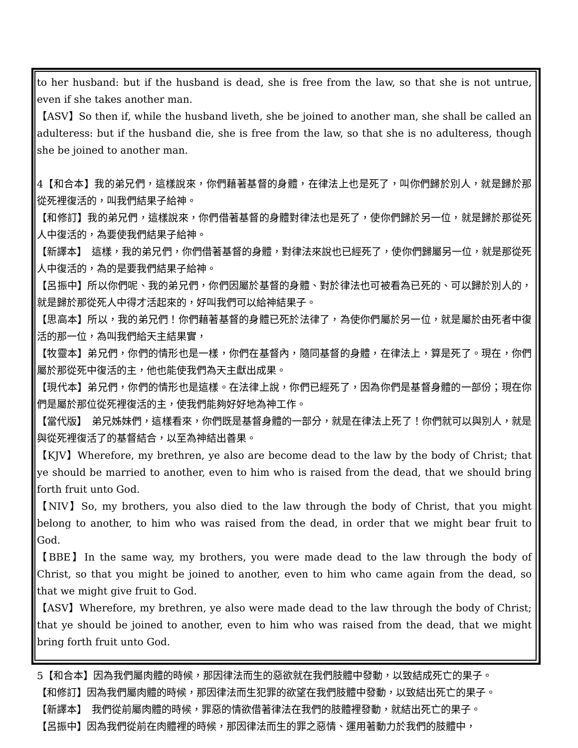to her husband: but if the husband is dead, she is free from the law, so that she is not untrue, even if she takes another man.
【ASV】So then if, while the husband liveth, she be joined to another man, she shall be called an adulteress: but if the husband die, she is free from the law, so that she is no adulteress, though she be joined to another man.
4【和合本】我的弟兄們，這樣說來，你們藉著基督的身體，在律法上也是死了，叫你們歸於別人，就是歸於那從死裡復活的，叫我們結果子給神。
【和修訂】我的弟兄們，這樣說來，你們借著基督的身體對律法也是死了，使你們歸於另一位，就是歸於那從死人中復活的，為要使我們結果子給神。
【新譯本】　這樣，我的弟兄們，你們借著基督的身體，對律法來說也已經死了，使你們歸屬另一位，就是那從死人中復活的，為的是要我們結果子給神。
【呂振中】所以你們呢、我的弟兄們，你們因屬於基督的身體、對於律法也可被看為已死的、可以歸於別人的，就是歸於那從死人中得才活起來的，好叫我們可以給神結果子。
【思高本】所以，我的弟兄們！你們藉著基督的身體已死於法律了，為使你們屬於另一位，就是屬於由死者中復活的那一位，為叫我們給天主結果實，
【牧靈本】弟兄們，你們的情形也是一樣，你們在基督內，隨同基督的身體，在律法上，算是死了。現在，你們屬於那從死中復活的主，他也能使我們為天主獻出成果。
【現代本】弟兄們，你們的情形也是這樣。在法律上說，你們已經死了，因為你們是基督身體的一部份；現在你們是屬於那位從死裡復活的主，使我們能夠好好地為神工作。
【當代版】　弟兄姊妹們，這樣看來，你們既是基督身體的一部分，就是在律法上死了！你們就可以與別人，就是與從死裡復活了的基督結合，以至為神結出善果。
【KJV】Wherefore, my brethren, ye also are become dead to the law by the body of Christ; that ye should be married to another, even to him who is raised from the dead, that we should bring forth fruit unto God.
【NIV】So, my brothers, you also died to the law through the body of Christ, that you might belong to another, to him who was raised from the dead, in order that we might bear fruit to God.
【BBE】In the same way, my brothers, you were made dead to the law through the body of Christ, so that you might be joined to another, even to him who came again from the dead, so that we might give fruit to God.
【ASV】Wherefore, my brethren, ye also were made dead to the law through the body of Christ; that ye should be joined to another, even to him who was raised from the dead, that we might bring forth fruit unto God.
5【和合本】因為我們屬肉體的時候，那因律法而生的惡欲就在我們肢體中發動，以致結成死亡的果子。
【和修訂】因為我們屬肉體的時候，那因律法而生犯罪的欲望在我們肢體中發動，以致結出死亡的果子。
【新譯本】　我們從前屬肉體的時候，罪惡的情欲借著律法在我們的肢體裡發動，就結出死亡的果子。
【呂振中】因為我們從前在肉體裡的時候，那因律法而生的罪之惡情、運用著動力於我們的肢體中，